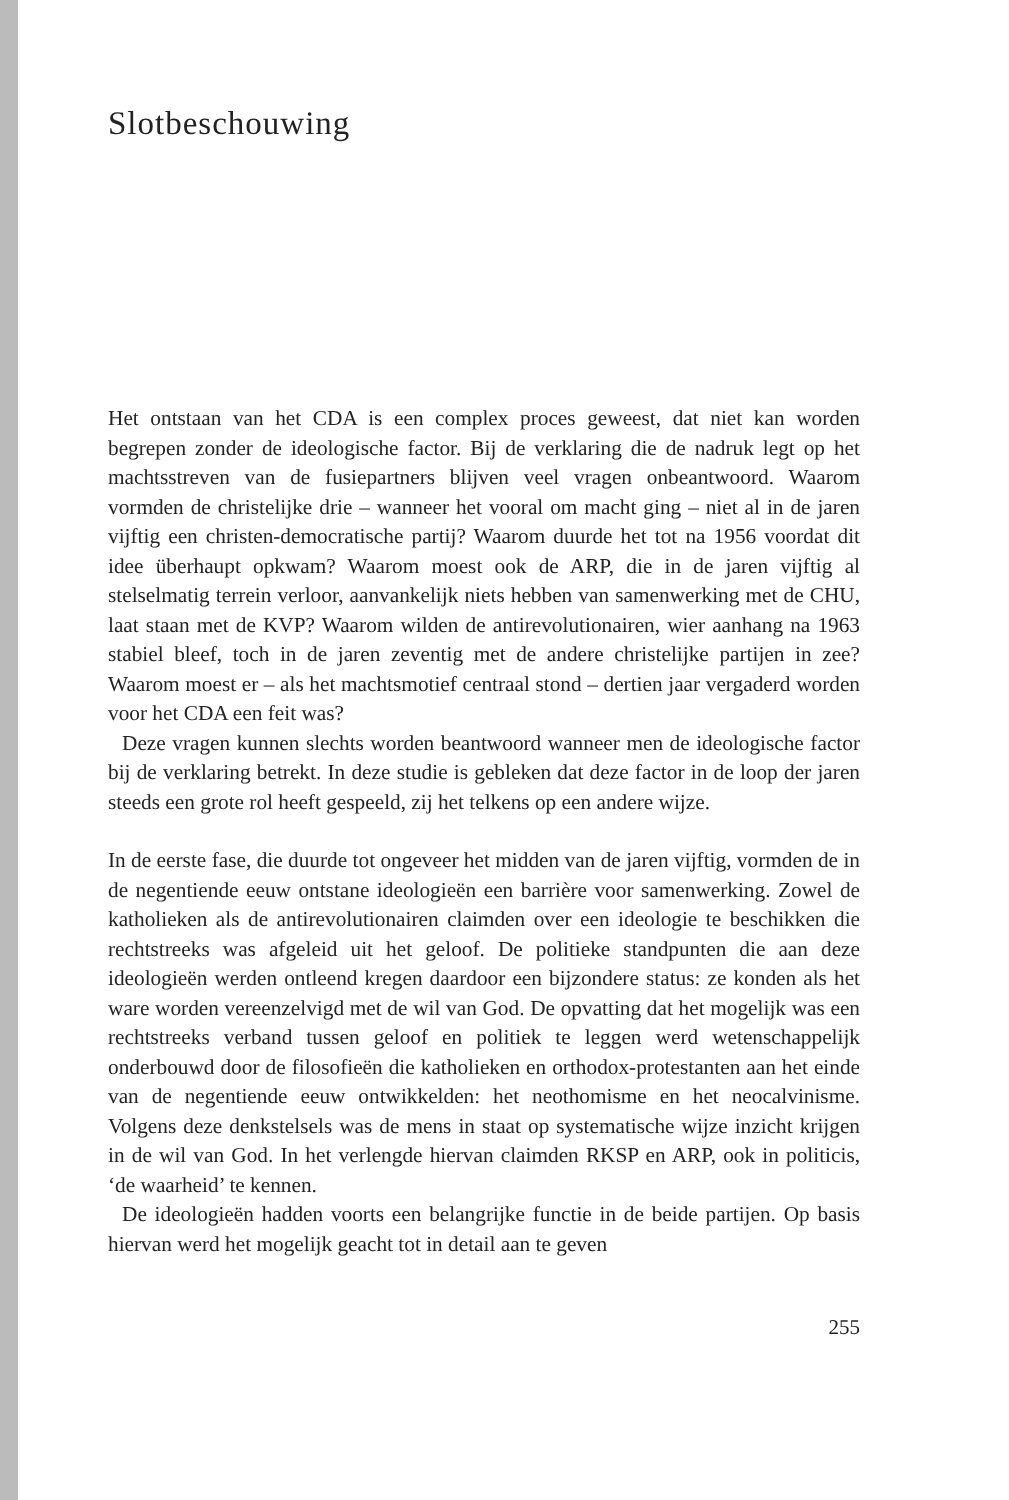Slotbeschouwing
Het ontstaan van het CDA is een complex proces geweest, dat niet kan worden begrepen zonder de ideologische factor. Bij de verklaring die de nadruk legt op het machtsstreven van de fusiepartners blijven veel vragen onbeantwoord. Waarom vormden de christelijke drie – wanneer het vooral om macht ging – niet al in de jaren vijftig een christen-democratische partij? Waarom duurde het tot na 1956 voordat dit idee überhaupt opkwam? Waarom moest ook de ARP, die in de jaren vijftig al stelselmatig terrein verloor, aanvankelijk niets hebben van samenwerking met de CHU, laat staan met de KVP? Waarom wilden de antirevolutionairen, wier aanhang na 1963 stabiel bleef, toch in de jaren zeventig met de andere christelijke partijen in zee? Waarom moest er – als het machtsmotief centraal stond – dertien jaar vergaderd worden voor het CDA een feit was?
Deze vragen kunnen slechts worden beantwoord wanneer men de ideologische factor bij de verklaring betrekt. In deze studie is gebleken dat deze factor in de loop der jaren steeds een grote rol heeft gespeeld, zij het telkens op een andere wijze.
In de eerste fase, die duurde tot ongeveer het midden van de jaren vijftig, vormden de in de negentiende eeuw ontstane ideologieën een barrière voor samenwerking. Zowel de katholieken als de antirevolutionairen claimden over een ideologie te beschikken die rechtstreeks was afgeleid uit het geloof. De politieke standpunten die aan deze ideologieën werden ontleend kregen daardoor een bijzondere status: ze konden als het ware worden vereenzelvigd met de wil van God. De opvatting dat het mogelijk was een rechtstreeks verband tussen geloof en politiek te leggen werd wetenschappelijk onderbouwd door de filosofieën die katholieken en orthodox-protestanten aan het einde van de negentiende eeuw ontwikkelden: het neothomisme en het neocalvinisme. Volgens deze denkstelsels was de mens in staat op systematische wijze inzicht krijgen in de wil van God. In het verlengde hiervan claimden RKSP en ARP, ook in politicis, ‘de waarheid’ te kennen.
De ideologieën hadden voorts een belangrijke functie in de beide partijen. Op basis hiervan werd het mogelijk geacht tot in detail aan te geven
255